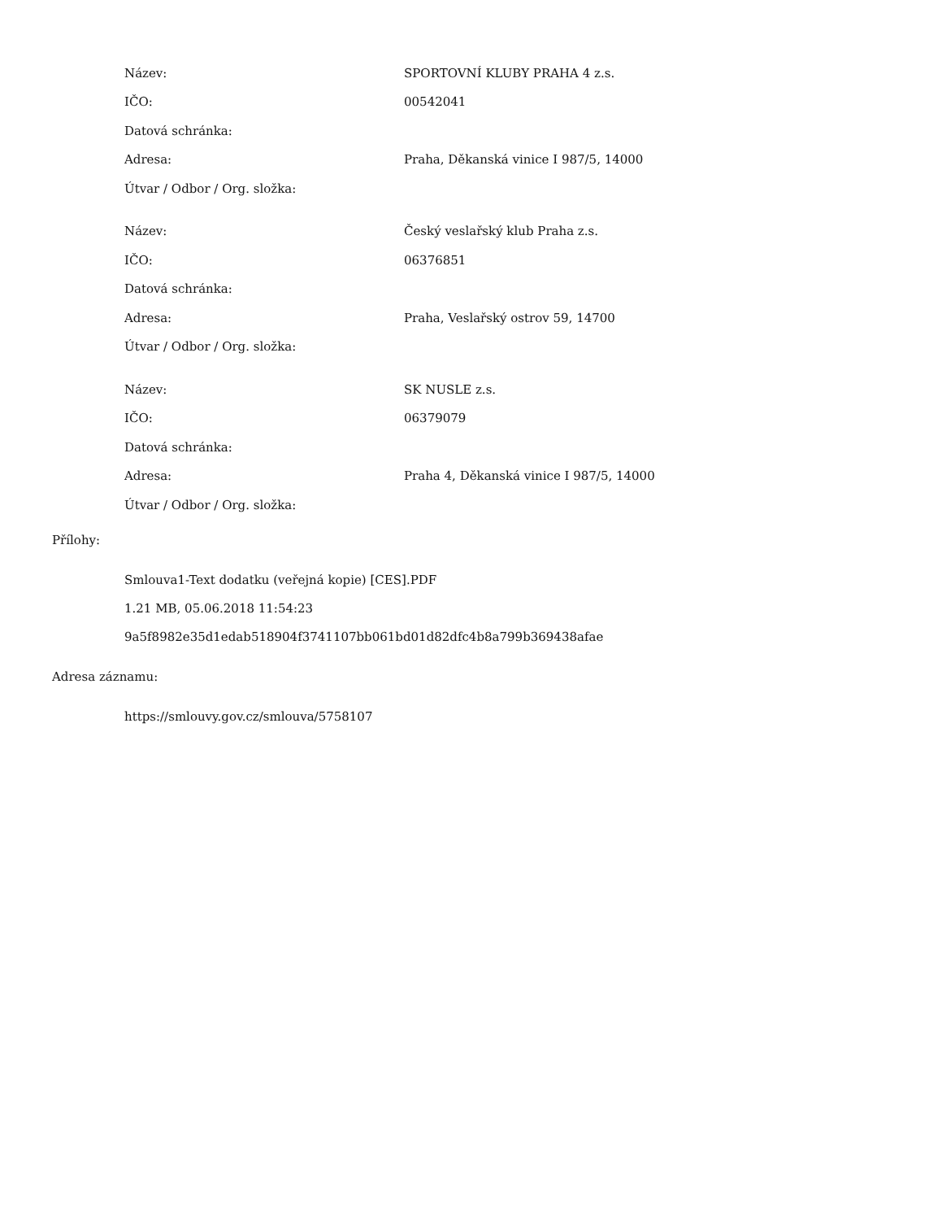| Název: | SPORTOVNÍ KLUBY PRAHA 4 z.s. |
| IČO: | 00542041 |
| Datová schránka: | |
| Adresa: | Praha, Děkanská vinice I 987/5, 14000 |
| Útvar / Odbor / Org. složka: | |
| Název: | Český veslařský klub Praha z.s. |
| IČO: | 06376851 |
| Datová schránka: | |
| Adresa: | Praha, Veslařský ostrov 59, 14700 |
| Útvar / Odbor / Org. složka: | |
| Název: | SK NUSLE z.s. |
| IČO: | 06379079 |
| Datová schránka: | |
| Adresa: | Praha 4, Děkanská vinice I 987/5, 14000 |
| Útvar / Odbor / Org. složka: | |
Přílohy:
Smlouva1-Text dodatku (veřejná kopie) [CES].PDF
1.21 MB, 05.06.2018 11:54:23
9a5f8982e35d1edab518904f3741107bb061bd01d82dfc4b8a799b369438afae
Adresa záznamu:
https://smlouvy.gov.cz/smlouva/5758107